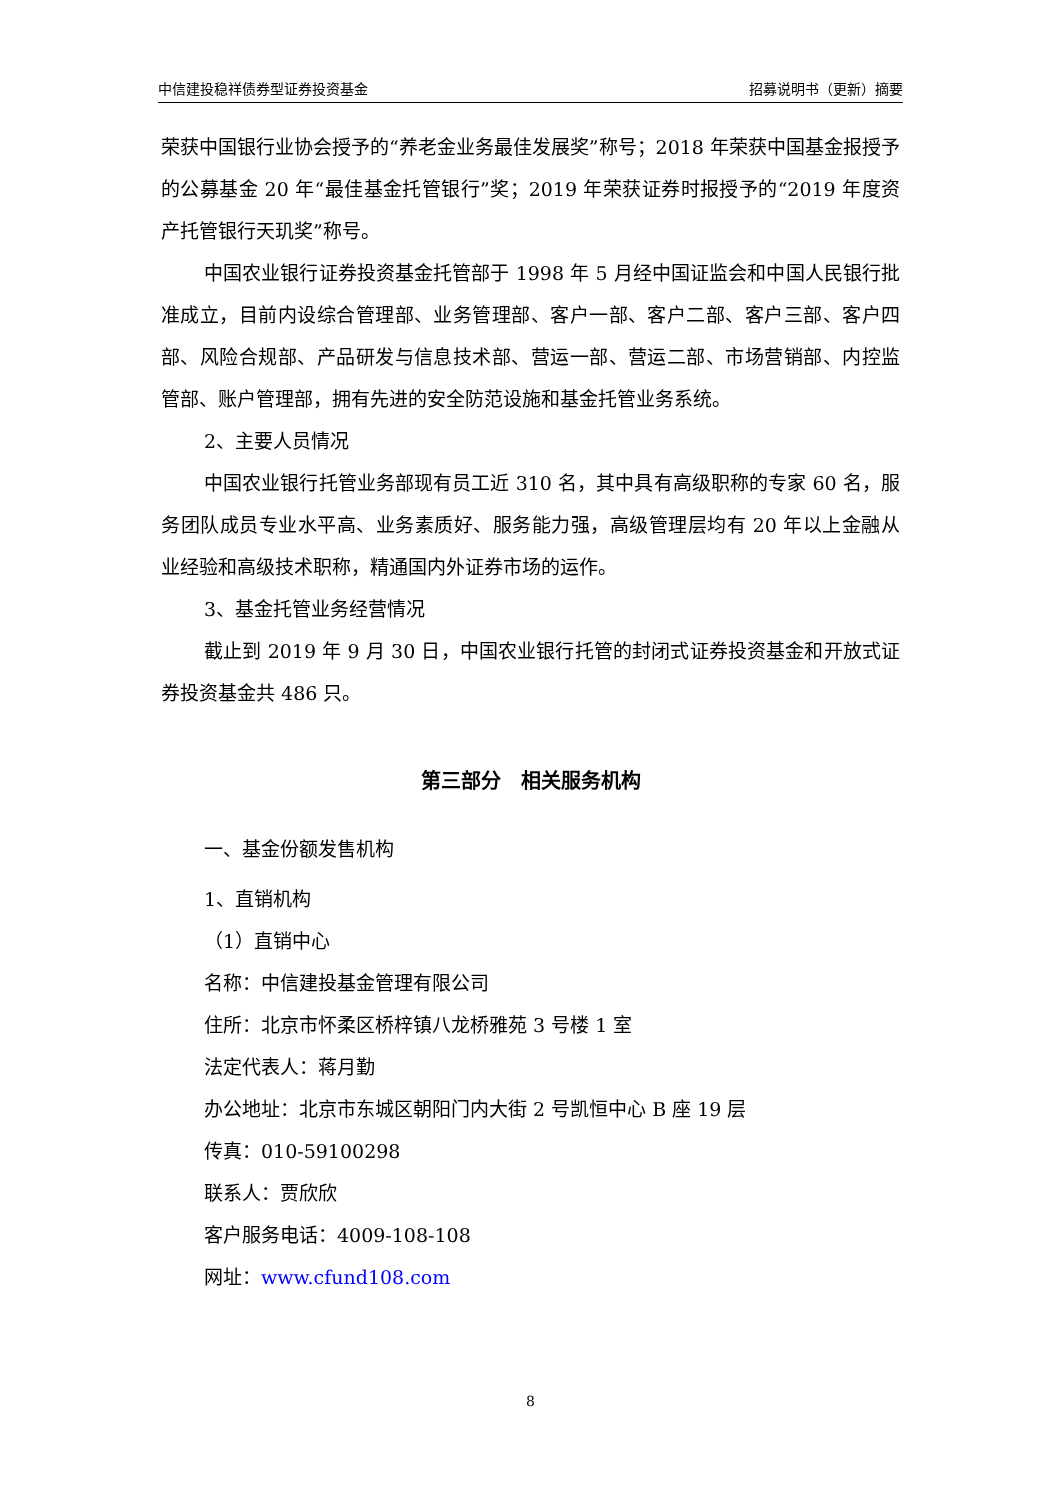中信建投稳祥债券型证券投资基金 招募说明书（更新）摘要
荣获中国银行业协会授予的“养老金业务最佳发展奖”称号；2018 年荣获中国基金报授予的公募基金 20 年“最佳基金托管银行”奖；2019 年荣获证券时报授予的“2019 年度资产托管银行天玑奖”称号。
中国农业银行证券投资基金托管部于 1998 年 5 月经中国证监会和中国人民银行批准成立，目前内设综合管理部、业务管理部、客户一部、客户二部、客户三部、客户四部、风险合规部、产品研发与信息技术部、营运一部、营运二部、市场营销部、内控监管部、账户管理部，拥有先进的安全防范设施和基金托管业务系统。
2、主要人员情况
中国农业银行托管业务部现有员工近 310 名，其中具有高级职称的专家 60 名，服务团队成员专业水平高、业务素质好、服务能力强，高级管理层均有 20 年以上金融从业经验和高级技术职称，精通国内外证券市场的运作。
3、基金托管业务经营情况
截止到 2019 年 9 月 30 日，中国农业银行托管的封闭式证券投资基金和开放式证券投资基金共 486 只。
第三部分　相关服务机构
一、基金份额发售机构
1、直销机构
（1）直销中心
名称：中信建投基金管理有限公司
住所：北京市怀柔区桥梓镇八龙桥雅苑 3 号楼 1 室
法定代表人：蒋月勤
办公地址：北京市东城区朝阳门内大街 2 号凯恒中心 B 座 19 层
传真：010-59100298
联系人：贾欣欣
客户服务电话：4009-108-108
网址：www.cfund108.com
8